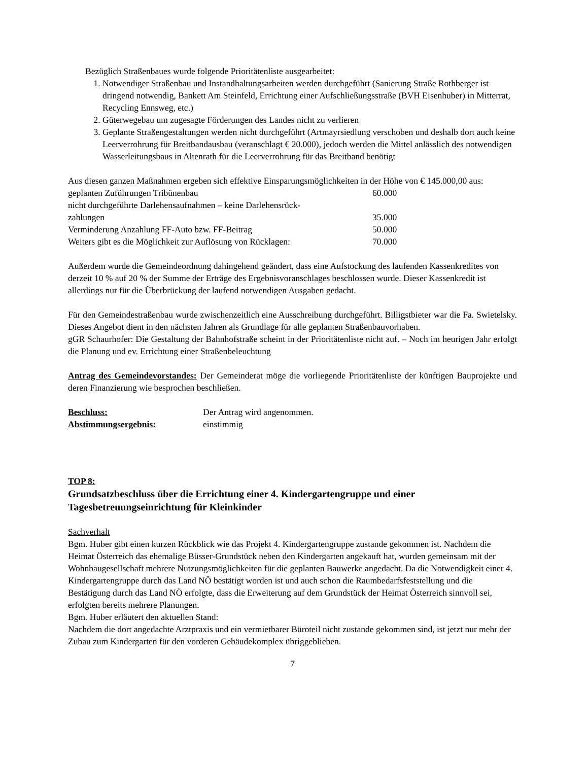Bezüglich Straßenbaues wurde folgende Prioritätenliste ausgearbeitet:
1. Notwendiger Straßenbau und Instandhaltungsarbeiten werden durchgeführt (Sanierung Straße Rothberger ist dringend notwendig, Bankett Am Steinfeld, Errichtung einer Aufschließungsstraße (BVH Eisenhuber) in Mitterrat, Recycling Ennsweg, etc.)
2. Güterwegebau um zugesagte Förderungen des Landes nicht zu verlieren
3. Geplante Straßengestaltungen werden nicht durchgeführt (Artmayrsiedlung verschoben und deshalb dort auch keine Leerverrohrung für Breitbandausbau (veranschlagt € 20.000), jedoch werden die Mittel anlässlich des notwendigen Wasserleitungsbaus in Altenrath für die Leerverrohrung für das Breitband benötigt
Aus diesen ganzen Maßnahmen ergeben sich effektive Einsparungsmöglichkeiten in der Höhe von € 145.000,00 aus:
| geplanten Zuführungen Tribünenbau | 60.000 |
| nicht durchgeführte Darlehensaufnahmen – keine Darlehensrück- zahlungen | 35.000 |
| Verminderung Anzahlung FF-Auto bzw. FF-Beitrag | 50.000 |
| Weiters gibt es die Möglichkeit zur Auflösung von Rücklagen: | 70.000 |
Außerdem wurde die Gemeindeordnung dahingehend geändert, dass eine Aufstockung des laufenden Kassenkredites von derzeit 10 % auf 20 % der Summe der Erträge des Ergebnisvoranschlages beschlossen wurde. Dieser Kassenkredit ist allerdings nur für die Überbrückung der laufend notwendigen Ausgaben gedacht.
Für den Gemeindestraßenbau wurde zwischenzeitlich eine Ausschreibung durchgeführt. Billigstbieter war die Fa. Swietelsky. Dieses Angebot dient in den nächsten Jahren als Grundlage für alle geplanten Straßenbauvorhaben.
gGR Schaurhofer: Die Gestaltung der Bahnhofstraße scheint in der Prioritätenliste nicht auf. – Noch im heurigen Jahr erfolgt die Planung und ev. Errichtung einer Straßenbeleuchtung
Antrag des Gemeindevorstandes: Der Gemeinderat möge die vorliegende Prioritätenliste der künftigen Bauprojekte und deren Finanzierung wie besprochen beschließen.
| Beschluss: | Der Antrag wird angenommen. |
| Abstimmungsergebnis: | einstimmig |
TOP 8:
Grundsatzbeschluss über die Errichtung einer 4. Kindergartengruppe und einer Tagesbetreuungseinrichtung für Kleinkinder
Sachverhalt
Bgm. Huber gibt einen kurzen Rückblick wie das Projekt 4. Kindergartengruppe zustande gekommen ist. Nachdem die Heimat Österreich das ehemalige Büsser-Grundstück neben den Kindergarten angekauft hat, wurden gemeinsam mit der Wohnbaugesellschaft mehrere Nutzungsmöglichkeiten für die geplanten Bauwerke angedacht. Da die Notwendigkeit einer 4. Kindergartengruppe durch das Land NÖ bestätigt worden ist und auch schon die Raumbedarfsfeststellung und die Bestätigung durch das Land NÖ erfolgte, dass die Erweiterung auf dem Grundstück der Heimat Österreich sinnvoll sei, erfolgten bereits mehrere Planungen.
Bgm. Huber erläutert den aktuellen Stand:
Nachdem die dort angedachte Arztpraxis und ein vermietbarer Büroteil nicht zustande gekommen sind, ist jetzt nur mehr der Zubau zum Kindergarten für den vorderen Gebäudekomplex übriggeblieben.
7